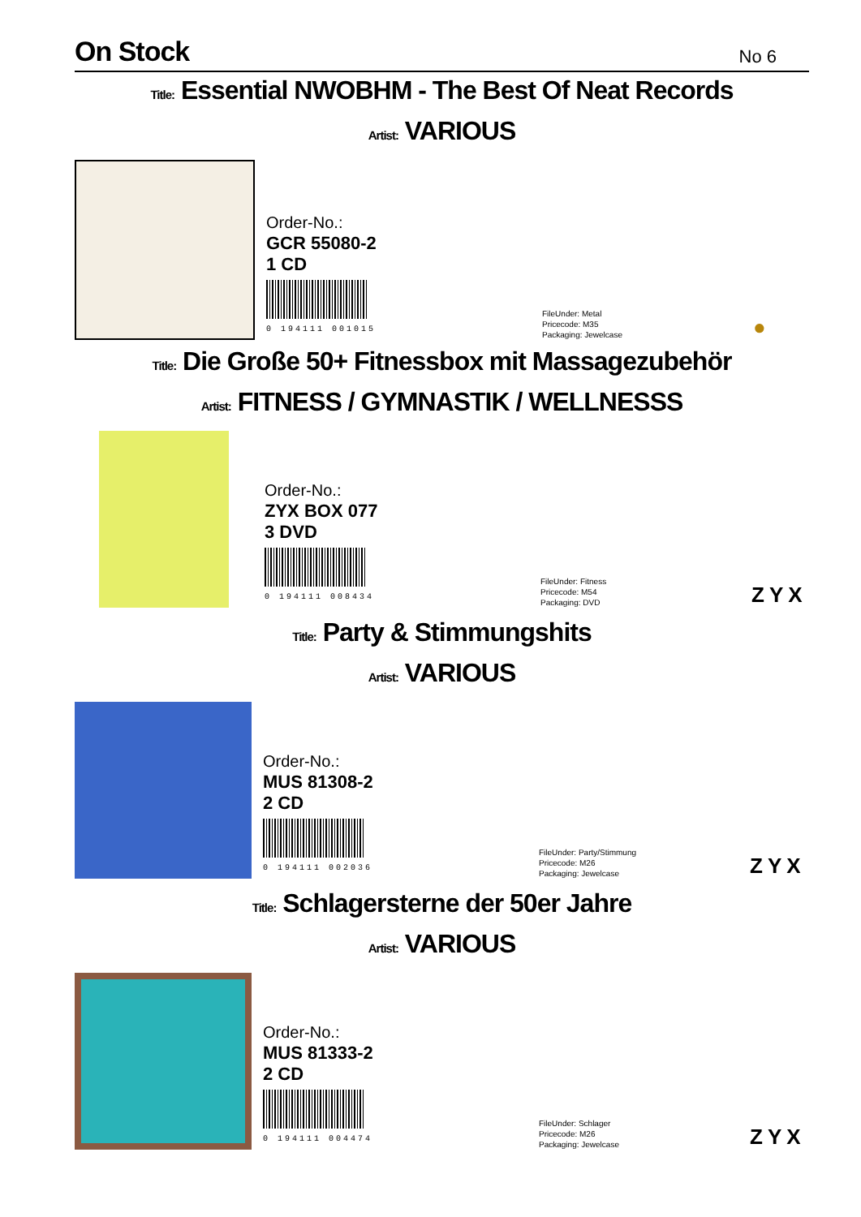On Stock
No 6
Title: Essential NWOBHM - The Best Of Neat Records
Artist: VARIOUS
Order-No.:
GCR 55080-2
1 CD
0 194111 001015
FileUnder: Metal
Pricecode: M35
Packaging: Jewelcase
●
Title: Die Große 50+ Fitnessbox mit Massagezubehör
Artist: FITNESS / GYMNASTIK / WELLNESSS
Order-No.:
ZYX BOX 077
3 DVD
0 194111 008434
FileUnder: Fitness
Pricecode: M54
Packaging: DVD
ZYX
Title: Party & Stimmungshits
Artist: VARIOUS
Order-No.:
MUS 81308-2
2 CD
0 194111 002036
FileUnder: Party/Stimmung
Pricecode: M26
Packaging: Jewelcase
ZYX
Title: Schlagersterne der 50er Jahre
Artist: VARIOUS
Order-No.:
MUS 81333-2
2 CD
0 194111 004474
FileUnder: Schlager
Pricecode: M26
Packaging: Jewelcase
ZYX